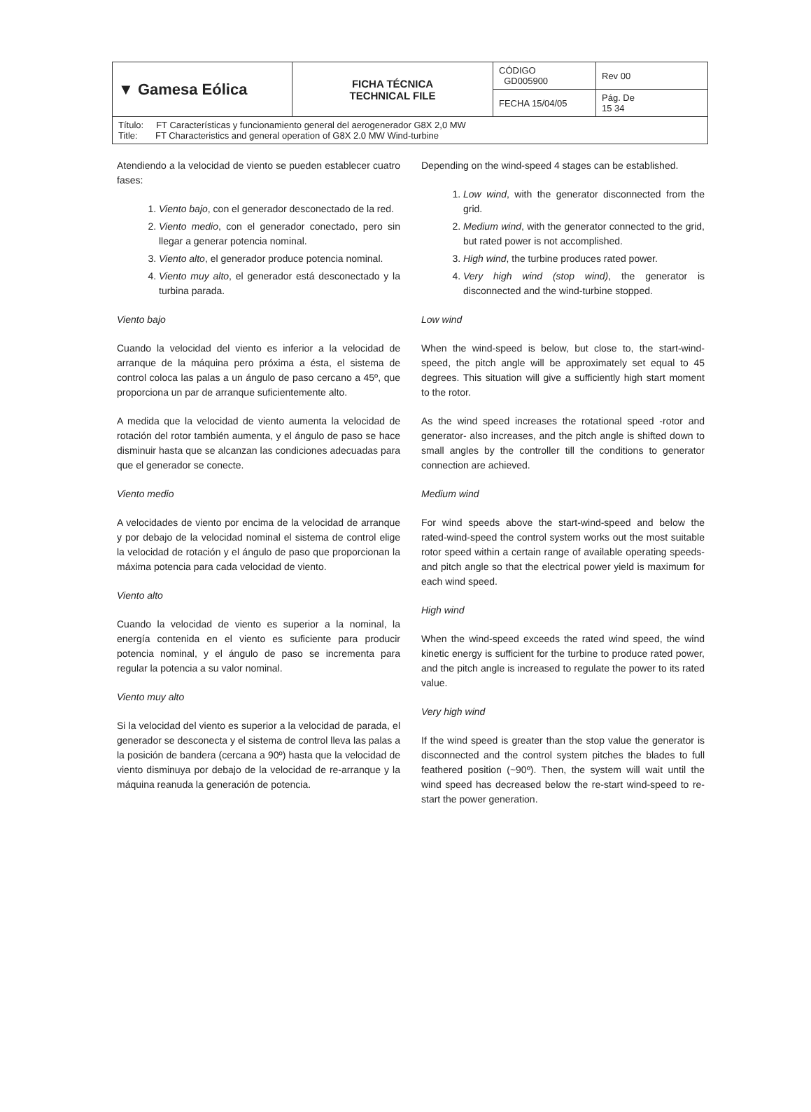| ▼ Gamesa Eólica | FICHA TÉCNICA TECHNICAL FILE | CÓDIGO GD005900 | Rev 00 |
| | | FECHA 15/04/05 | Pág. De 15 34 |
| Título: FT Características y funcionamiento general del aerogenerador G8X 2,0 MW Title: FT Characteristics and general operation of G8X 2.0 MW Wind-turbine | | | |
Atendiendo a la velocidad de viento se pueden establecer cuatro fases:
1. Viento bajo, con el generador desconectado de la red.
2. Viento medio, con el generador conectado, pero sin llegar a generar potencia nominal.
3. Viento alto, el generador produce potencia nominal.
4. Viento muy alto, el generador está desconectado y la turbina parada.
Viento bajo
Cuando la velocidad del viento es inferior a la velocidad de arranque de la máquina pero próxima a ésta, el sistema de control coloca las palas a un ángulo de paso cercano a 45º, que proporciona un par de arranque suficientemente alto.
A medida que la velocidad de viento aumenta la velocidad de rotación del rotor también aumenta, y el ángulo de paso se hace disminuir hasta que se alcanzan las condiciones adecuadas para que el generador se conecte.
Viento medio
A velocidades de viento por encima de la velocidad de arranque y por debajo de la velocidad nominal el sistema de control elige la velocidad de rotación y el ángulo de paso que proporcionan la máxima potencia para cada velocidad de viento.
Viento alto
Cuando la velocidad de viento es superior a la nominal, la energía contenida en el viento es suficiente para producir potencia nominal, y el ángulo de paso se incrementa para regular la potencia a su valor nominal.
Viento muy alto
Si la velocidad del viento es superior a la velocidad de parada, el generador se desconecta y el sistema de control lleva las palas a la posición de bandera (cercana a 90º) hasta que la velocidad de viento disminuya por debajo de la velocidad de re-arranque y la máquina reanuda la generación de potencia.
Depending on the wind-speed 4 stages can be established.
1. Low wind, with the generator disconnected from the grid.
2. Medium wind, with the generator connected to the grid, but rated power is not accomplished.
3. High wind, the turbine produces rated power.
4. Very high wind (stop wind), the generator is disconnected and the wind-turbine stopped.
Low wind
When the wind-speed is below, but close to, the start-wind-speed, the pitch angle will be approximately set equal to 45 degrees. This situation will give a sufficiently high start moment to the rotor.
As the wind speed increases the rotational speed -rotor and generator- also increases, and the pitch angle is shifted down to small angles by the controller till the conditions to generator connection are achieved.
Medium wind
For wind speeds above the start-wind-speed and below the rated-wind-speed the control system works out the most suitable rotor speed within a certain range of available operating speeds- and pitch angle so that the electrical power yield is maximum for each wind speed.
High wind
When the wind-speed exceeds the rated wind speed, the wind kinetic energy is sufficient for the turbine to produce rated power, and the pitch angle is increased to regulate the power to its rated value.
Very high wind
If the wind speed is greater than the stop value the generator is disconnected and the control system pitches the blades to full feathered position (~90º). Then, the system will wait until the wind speed has decreased below the re-start wind-speed to re-start the power generation.